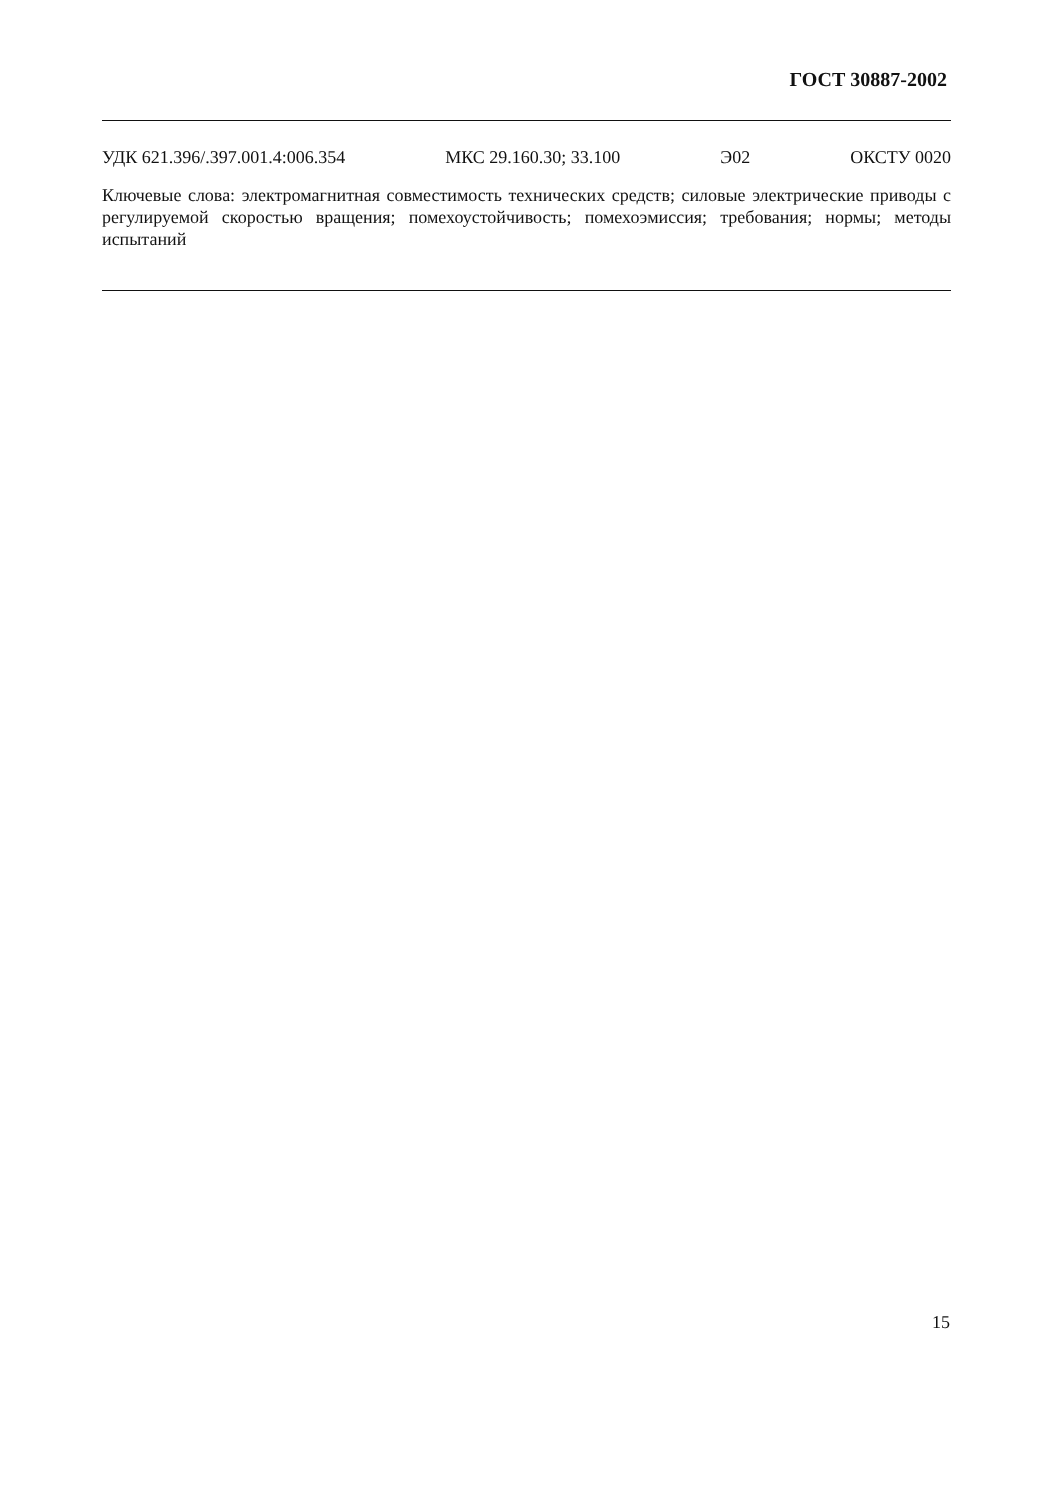ГОСТ 30887-2002
УДК 621.396/.397.001.4:006.354 МКС 29.160.30; 33.100 Э02 ОКСТУ 0020
Ключевые слова: электромагнитная совместимость технических средств; силовые электрические приводы с регулируемой скоростью вращения; помехоустойчивость; помехоэмиссия; требования; нормы; методы испытаний
15